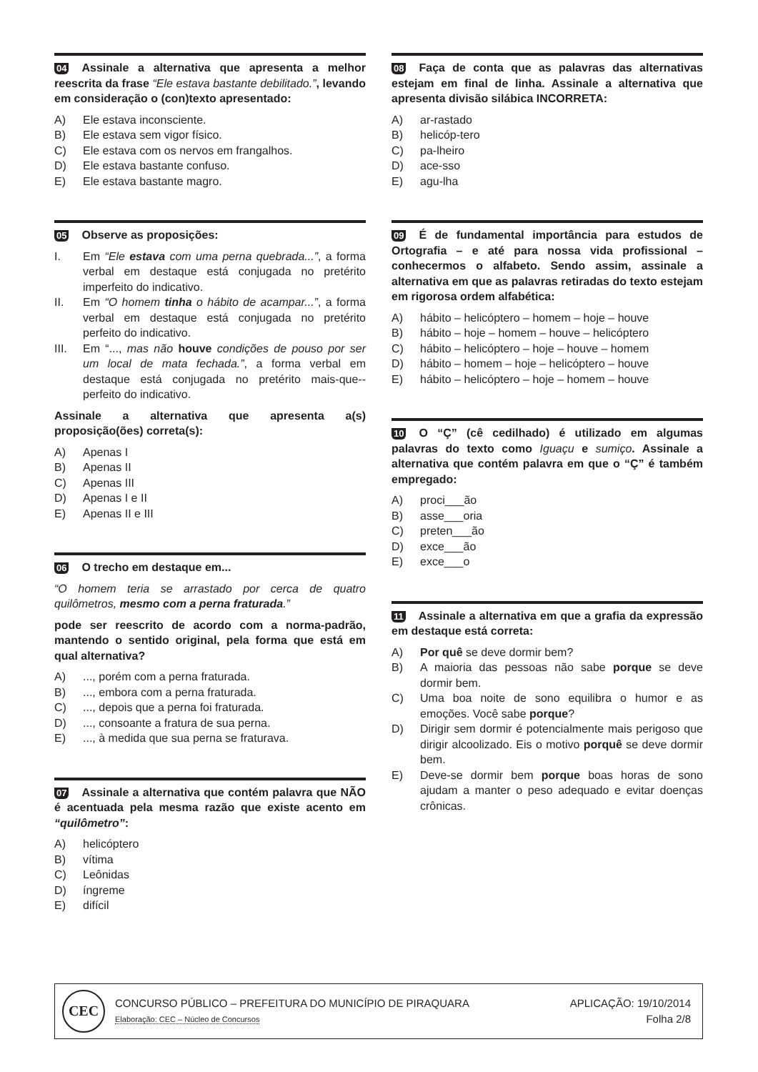04 Assinale a alternativa que apresenta a melhor reescrita da frase “Ele estava bastante debilitado.”, levando em consideração o (con)texto apresentado:
A) Ele estava inconsciente.
B) Ele estava sem vigor físico.
C) Ele estava com os nervos em frangalhos.
D) Ele estava bastante confuso.
E) Ele estava bastante magro.
05 Observe as proposições:
I. Em “Ele estava com uma perna quebrada...”, a forma verbal em destaque está conjugada no pretérito imperfeito do indicativo.
II. Em “O homem tinha o hábito de acampar...”, a forma verbal em destaque está conjugada no pretérito perfeito do indicativo.
III. Em “..., mas não houve condições de pouso por ser um local de mata fechada.”, a forma verbal em destaque está conjugada no pretérito mais-que--perfeito do indicativo.
Assinale a alternativa que apresenta a(s) proposição(ões) correta(s):
A) Apenas I
B) Apenas II
C) Apenas III
D) Apenas I e II
E) Apenas II e III
06 O trecho em destaque em...
“O homem teria se arrastado por cerca de quatro quilômetros, mesmo com a perna fraturada.”
pode ser reescrito de acordo com a norma-padrão, mantendo o sentido original, pela forma que está em qual alternativa?
A)..., porém com a perna fraturada.
B)..., embora com a perna fraturada.
C)..., depois que a perna foi fraturada.
D)..., consoante a fratura de sua perna.
E)..., à medida que sua perna se fraturava.
07 Assinale a alternativa que contém palavra que NÃO é acentuada pela mesma razão que existe acento em “quilômetro”:
A) helicóptero
B) vítima
C) Leônidas
D) íngreme
E) difícil
08 Faça de conta que as palavras das alternativas estejam em final de linha. Assinale a alternativa que apresenta divisão silábica INCORRETA:
A) ar-rastado
B) helicóp-tero
C) pa-lheiro
D) ace-sso
E) agu-lha
09 É de fundamental importância para estudos de Ortografia – e até para nossa vida profissional – conhecermos o alfabeto. Sendo assim, assinale a alternativa em que as palavras retiradas do texto estejam em rigorosa ordem alfabética:
A) hábito – helicóptero – homem – hoje – houve
B) hábito – hoje – homem – houve – helicóptero
C) hábito – helicóptero – hoje – houve – homem
D) hábito – homem – hoje – helicóptero – houve
E) hábito – helicóptero – hoje – homem – houve
10 O “Ç” (cê cedilhado) é utilizado em algumas palavras do texto como Iguaçu e sumiço. Assinale a alternativa que contém palavra em que o “Ç” é também empregado:
A) proci___ão
B) asse___oria
C) preten___ão
D) exce___ão
E) exce___o
11 Assinale a alternativa em que a grafia da expressão em destaque está correta:
A) Por quê se deve dormir bem?
B) A maioria das pessoas não sabe porque se deve dormir bem.
C) Uma boa noite de sono equilibra o humor e as emoções. Você sabe porque?
D) Dirigir sem dormir é potencialmente mais perigoso que dirigir alcoolizado. Eis o motivo porquê se deve dormir bem.
E) Deve-se dormir bem porque boas horas de sono ajudam a manter o peso adequado e evitar doenças crônicas.
CEC
CONCURSO PÚBLICO – PREFEITURA DO MUNICÍPIO DE PIRAQUARA
Elaboração: CEC – Núcleo de Concursos
APLICAÇÃO: 19/10/2014
Folha 2/8